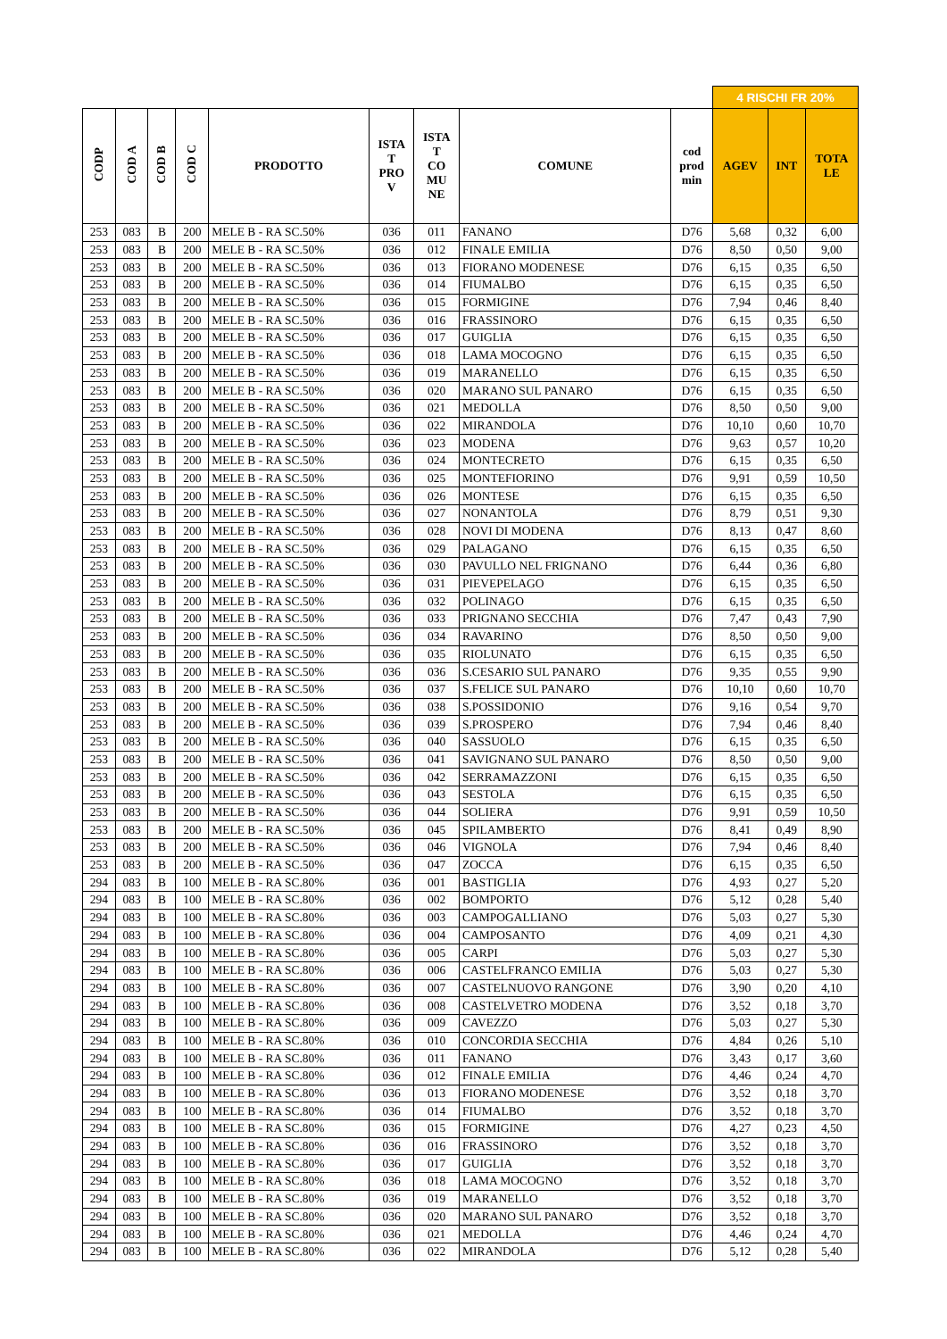| | | | | | | | | | 4 RISCHI FR 20% | | |
| CODP | COD A | COD B | COD C | PRODOTTO | ISTA T PRO V | ISTA T CO MU NE | COMUNE | cod prod min | AGEV | INT | TOTA LE |
| 253 | 083 | B | 200 | MELE B - RA SC.50% | 036 | 011 | FANANO | D76 | 5,68 | 0,32 | 6,00 |
| 253 | 083 | B | 200 | MELE B - RA SC.50% | 036 | 012 | FINALE EMILIA | D76 | 8,50 | 0,50 | 9,00 |
| 253 | 083 | B | 200 | MELE B - RA SC.50% | 036 | 013 | FIORANO MODENESE | D76 | 6,15 | 0,35 | 6,50 |
| 253 | 083 | B | 200 | MELE B - RA SC.50% | 036 | 014 | FIUMALBO | D76 | 6,15 | 0,35 | 6,50 |
| 253 | 083 | B | 200 | MELE B - RA SC.50% | 036 | 015 | FORMIGINE | D76 | 7,94 | 0,46 | 8,40 |
| 253 | 083 | B | 200 | MELE B - RA SC.50% | 036 | 016 | FRASSINORO | D76 | 6,15 | 0,35 | 6,50 |
| 253 | 083 | B | 200 | MELE B - RA SC.50% | 036 | 017 | GUIGLIA | D76 | 6,15 | 0,35 | 6,50 |
| 253 | 083 | B | 200 | MELE B - RA SC.50% | 036 | 018 | LAMA MOCOGNO | D76 | 6,15 | 0,35 | 6,50 |
| 253 | 083 | B | 200 | MELE B - RA SC.50% | 036 | 019 | MARANELLO | D76 | 6,15 | 0,35 | 6,50 |
| 253 | 083 | B | 200 | MELE B - RA SC.50% | 036 | 020 | MARANO SUL PANARO | D76 | 6,15 | 0,35 | 6,50 |
| 253 | 083 | B | 200 | MELE B - RA SC.50% | 036 | 021 | MEDOLLA | D76 | 8,50 | 0,50 | 9,00 |
| 253 | 083 | B | 200 | MELE B - RA SC.50% | 036 | 022 | MIRANDOLA | D76 | 10,10 | 0,60 | 10,70 |
| 253 | 083 | B | 200 | MELE B - RA SC.50% | 036 | 023 | MODENA | D76 | 9,63 | 0,57 | 10,20 |
| 253 | 083 | B | 200 | MELE B - RA SC.50% | 036 | 024 | MONTECRETO | D76 | 6,15 | 0,35 | 6,50 |
| 253 | 083 | B | 200 | MELE B - RA SC.50% | 036 | 025 | MONTEFIORINO | D76 | 9,91 | 0,59 | 10,50 |
| 253 | 083 | B | 200 | MELE B - RA SC.50% | 036 | 026 | MONTESE | D76 | 6,15 | 0,35 | 6,50 |
| 253 | 083 | B | 200 | MELE B - RA SC.50% | 036 | 027 | NONANTOLA | D76 | 8,79 | 0,51 | 9,30 |
| 253 | 083 | B | 200 | MELE B - RA SC.50% | 036 | 028 | NOVI DI MODENA | D76 | 8,13 | 0,47 | 8,60 |
| 253 | 083 | B | 200 | MELE B - RA SC.50% | 036 | 029 | PALAGANO | D76 | 6,15 | 0,35 | 6,50 |
| 253 | 083 | B | 200 | MELE B - RA SC.50% | 036 | 030 | PAVULLO NEL FRIGNANO | D76 | 6,44 | 0,36 | 6,80 |
| 253 | 083 | B | 200 | MELE B - RA SC.50% | 036 | 031 | PIEVEPELAGO | D76 | 6,15 | 0,35 | 6,50 |
| 253 | 083 | B | 200 | MELE B - RA SC.50% | 036 | 032 | POLINAGO | D76 | 6,15 | 0,35 | 6,50 |
| 253 | 083 | B | 200 | MELE B - RA SC.50% | 036 | 033 | PRIGNANO SECCHIA | D76 | 7,47 | 0,43 | 7,90 |
| 253 | 083 | B | 200 | MELE B - RA SC.50% | 036 | 034 | RAVARINO | D76 | 8,50 | 0,50 | 9,00 |
| 253 | 083 | B | 200 | MELE B - RA SC.50% | 036 | 035 | RIOLUNATO | D76 | 6,15 | 0,35 | 6,50 |
| 253 | 083 | B | 200 | MELE B - RA SC.50% | 036 | 036 | S.CESARIO SUL PANARO | D76 | 9,35 | 0,55 | 9,90 |
| 253 | 083 | B | 200 | MELE B - RA SC.50% | 036 | 037 | S.FELICE SUL PANARO | D76 | 10,10 | 0,60 | 10,70 |
| 253 | 083 | B | 200 | MELE B - RA SC.50% | 036 | 038 | S.POSSIDONIO | D76 | 9,16 | 0,54 | 9,70 |
| 253 | 083 | B | 200 | MELE B - RA SC.50% | 036 | 039 | S.PROSPERO | D76 | 7,94 | 0,46 | 8,40 |
| 253 | 083 | B | 200 | MELE B - RA SC.50% | 036 | 040 | SASSUOLO | D76 | 6,15 | 0,35 | 6,50 |
| 253 | 083 | B | 200 | MELE B - RA SC.50% | 036 | 041 | SAVIGNANO SUL PANARO | D76 | 8,50 | 0,50 | 9,00 |
| 253 | 083 | B | 200 | MELE B - RA SC.50% | 036 | 042 | SERRAMAZZONI | D76 | 6,15 | 0,35 | 6,50 |
| 253 | 083 | B | 200 | MELE B - RA SC.50% | 036 | 043 | SESTOLA | D76 | 6,15 | 0,35 | 6,50 |
| 253 | 083 | B | 200 | MELE B - RA SC.50% | 036 | 044 | SOLIERA | D76 | 9,91 | 0,59 | 10,50 |
| 253 | 083 | B | 200 | MELE B - RA SC.50% | 036 | 045 | SPILAMBERTO | D76 | 8,41 | 0,49 | 8,90 |
| 253 | 083 | B | 200 | MELE B - RA SC.50% | 036 | 046 | VIGNOLA | D76 | 7,94 | 0,46 | 8,40 |
| 253 | 083 | B | 200 | MELE B - RA SC.50% | 036 | 047 | ZOCCA | D76 | 6,15 | 0,35 | 6,50 |
| 294 | 083 | B | 100 | MELE B - RA SC.80% | 036 | 001 | BASTIGLIA | D76 | 4,93 | 0,27 | 5,20 |
| 294 | 083 | B | 100 | MELE B - RA SC.80% | 036 | 002 | BOMPORTO | D76 | 5,12 | 0,28 | 5,40 |
| 294 | 083 | B | 100 | MELE B - RA SC.80% | 036 | 003 | CAMPOGALLIANO | D76 | 5,03 | 0,27 | 5,30 |
| 294 | 083 | B | 100 | MELE B - RA SC.80% | 036 | 004 | CAMPOSANTO | D76 | 4,09 | 0,21 | 4,30 |
| 294 | 083 | B | 100 | MELE B - RA SC.80% | 036 | 005 | CARPI | D76 | 5,03 | 0,27 | 5,30 |
| 294 | 083 | B | 100 | MELE B - RA SC.80% | 036 | 006 | CASTELFRANCO EMILIA | D76 | 5,03 | 0,27 | 5,30 |
| 294 | 083 | B | 100 | MELE B - RA SC.80% | 036 | 007 | CASTELNUOVO RANGONE | D76 | 3,90 | 0,20 | 4,10 |
| 294 | 083 | B | 100 | MELE B - RA SC.80% | 036 | 008 | CASTELVETRO MODENA | D76 | 3,52 | 0,18 | 3,70 |
| 294 | 083 | B | 100 | MELE B - RA SC.80% | 036 | 009 | CAVEZZO | D76 | 5,03 | 0,27 | 5,30 |
| 294 | 083 | B | 100 | MELE B - RA SC.80% | 036 | 010 | CONCORDIA SECCHIA | D76 | 4,84 | 0,26 | 5,10 |
| 294 | 083 | B | 100 | MELE B - RA SC.80% | 036 | 011 | FANANO | D76 | 3,43 | 0,17 | 3,60 |
| 294 | 083 | B | 100 | MELE B - RA SC.80% | 036 | 012 | FINALE EMILIA | D76 | 4,46 | 0,24 | 4,70 |
| 294 | 083 | B | 100 | MELE B - RA SC.80% | 036 | 013 | FIORANO MODENESE | D76 | 3,52 | 0,18 | 3,70 |
| 294 | 083 | B | 100 | MELE B - RA SC.80% | 036 | 014 | FIUMALBO | D76 | 3,52 | 0,18 | 3,70 |
| 294 | 083 | B | 100 | MELE B - RA SC.80% | 036 | 015 | FORMIGINE | D76 | 4,27 | 0,23 | 4,50 |
| 294 | 083 | B | 100 | MELE B - RA SC.80% | 036 | 016 | FRASSINORO | D76 | 3,52 | 0,18 | 3,70 |
| 294 | 083 | B | 100 | MELE B - RA SC.80% | 036 | 017 | GUIGLIA | D76 | 3,52 | 0,18 | 3,70 |
| 294 | 083 | B | 100 | MELE B - RA SC.80% | 036 | 018 | LAMA MOCOGNO | D76 | 3,52 | 0,18 | 3,70 |
| 294 | 083 | B | 100 | MELE B - RA SC.80% | 036 | 019 | MARANELLO | D76 | 3,52 | 0,18 | 3,70 |
| 294 | 083 | B | 100 | MELE B - RA SC.80% | 036 | 020 | MARANO SUL PANARO | D76 | 3,52 | 0,18 | 3,70 |
| 294 | 083 | B | 100 | MELE B - RA SC.80% | 036 | 021 | MEDOLLA | D76 | 4,46 | 0,24 | 4,70 |
| 294 | 083 | B | 100 | MELE B - RA SC.80% | 036 | 022 | MIRANDOLA | D76 | 5,12 | 0,28 | 5,40 |